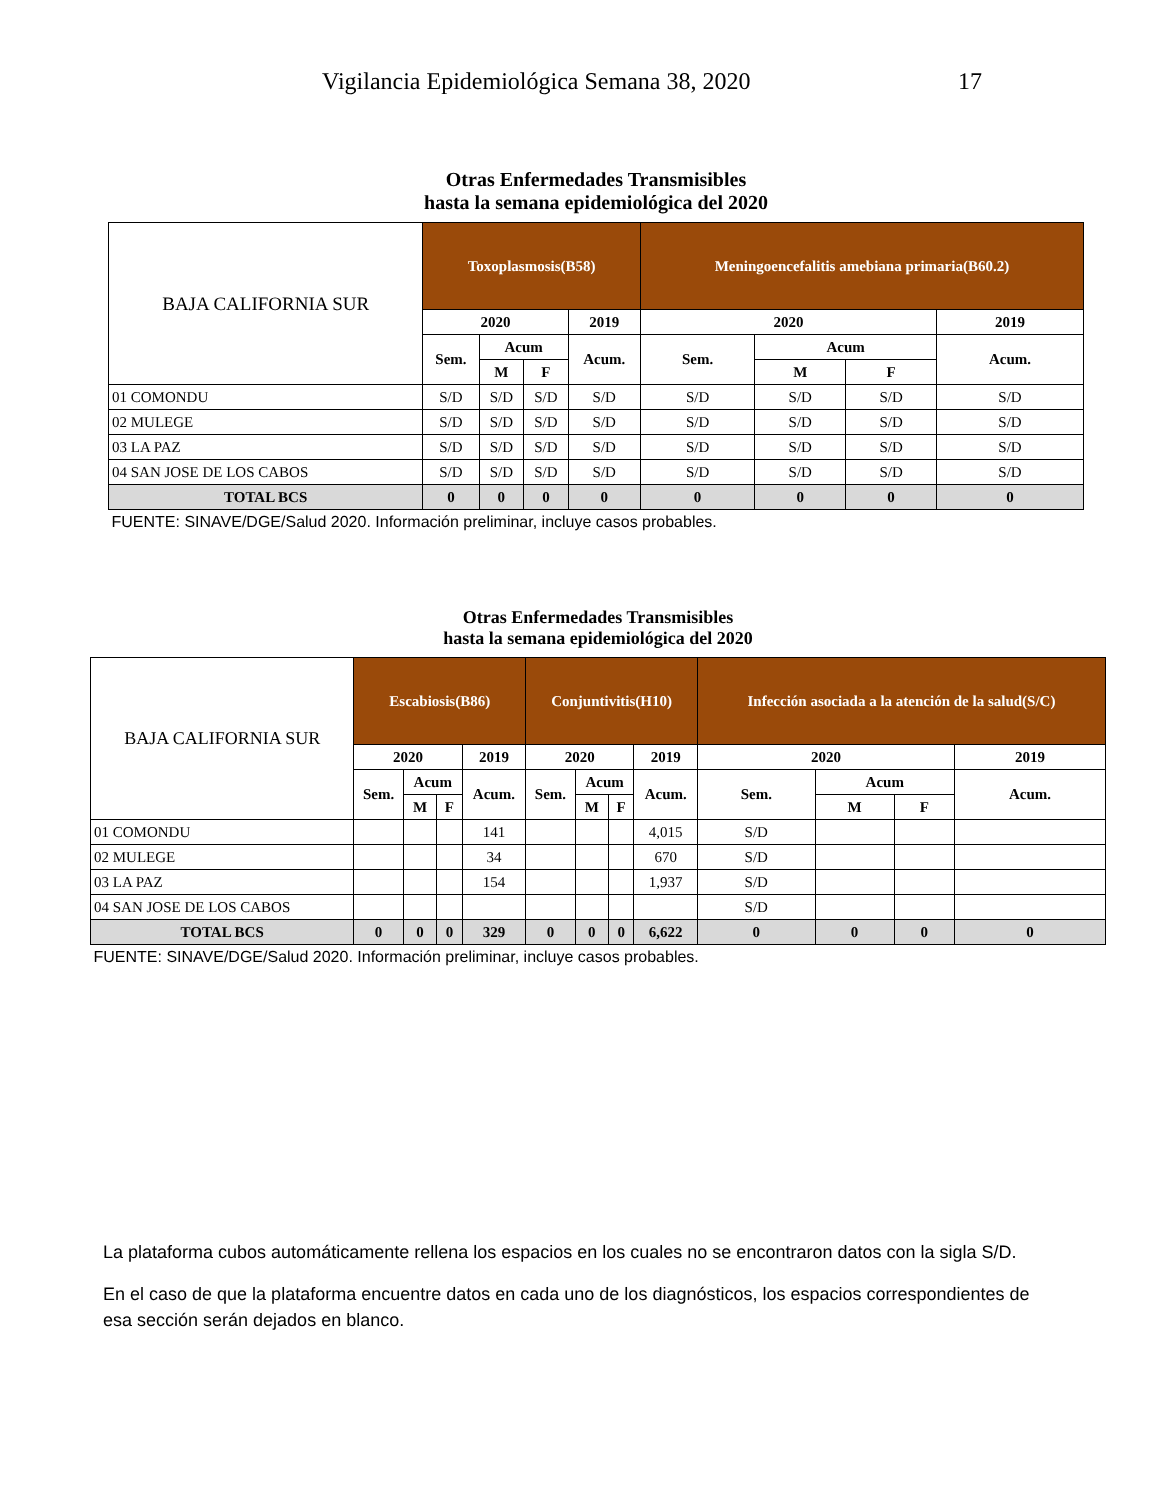Vigilancia Epidemiológica Semana 38, 2020 17
| Otras Enfermedades Transmisibles hasta la semana epidemiológica del 2020 | | | | | | | | |
| BAJA CALIFORNIA SUR | Toxoplasmosis(B58) | | | | Meningoencefalitis amebiana primaria(B60.2) | | | |
| | 2020 | | | 2019 | 2020 | | | 2019 |
| | Sem. | Acum | | Acum. | Sem. | Acum | | Acum. |
| | | M | F | | | M | F | |
| 01 COMONDU | S/D | S/D | S/D | S/D | S/D | S/D | S/D | S/D |
| 02 MULEGE | S/D | S/D | S/D | S/D | S/D | S/D | S/D | S/D |
| 03 LA PAZ | S/D | S/D | S/D | S/D | S/D | S/D | S/D | S/D |
| 04 SAN JOSE DE LOS CABOS | S/D | S/D | S/D | S/D | S/D | S/D | S/D | S/D |
| TOTAL BCS | 0 | 0 | 0 | 0 | 0 | 0 | 0 | 0 |
| FUENTE: SINAVE/DGE/Salud 2020. Información preliminar, incluye casos probables. | | | | | | | | |
| Otras Enfermedades Transmisibles hasta la semana epidemiológica del 2020 | | | | | | | | | | | | |
| BAJA CALIFORNIA SUR | Escabiosis(B86) | | | | Conjuntivitis(H10) | | | | Infección asociada a la atención de la salud(S/C) | | | |
| | 2020 | | | 2019 | 2020 | | | 2019 | 2020 | | | 2019 |
| | Sem. | Acum | | Acum. | Sem. | Acum | | Acum. | Sem. | Acum | | Acum. |
| | | M | F | | | M | F | | | M | F | |
| 01 COMONDU | | | | 141 | | | | 4,015 | S/D | | | |
| 02 MULEGE | | | | 34 | | | | 670 | S/D | | | |
| 03 LA PAZ | | | | 154 | | | | 1,937 | S/D | | | |
| 04 SAN JOSE DE LOS CABOS | | | | | | | | | S/D | | | |
| TOTAL BCS | 0 | 0 | 0 | 329 | 0 | 0 | 0 | 6,622 | 0 | 0 | 0 | 0 |
| FUENTE: SINAVE/DGE/Salud 2020. Información preliminar, incluye casos probables. | | | | | | | | | | | | |
La plataforma cubos automáticamente rellena los espacios en los cuales no se encontraron datos con la sigla S/D.
En el caso de que la plataforma encuentre datos en cada uno de los diagnósticos, los espacios correspondientes de esa sección serán dejados en blanco.